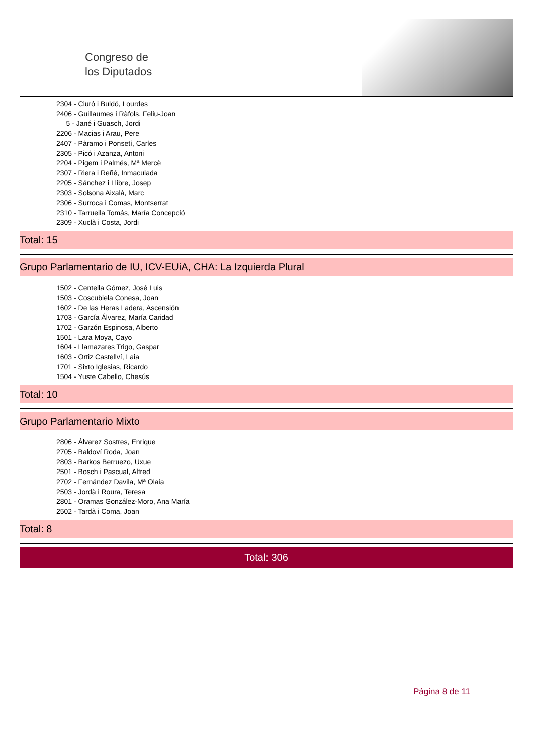Congreso de
los Diputados
2304 - Ciuró i Buldó, Lourdes
2406 - Guillaumes i Ràfols, Feliu-Joan
5 - Jané i Guasch, Jordi
2206 - Macias i Arau, Pere
2407 - Pàramo i Ponsetí, Carles
2305 - Picó i Azanza, Antoni
2204 - Pigem i Palmés, Mª Mercè
2307 - Riera i Reñé, Inmaculada
2205 - Sánchez i Llibre, Josep
2303 - Solsona Aixalà, Marc
2306 - Surroca i Comas, Montserrat
2310 - Tarruella Tomás, María Concepció
2309 - Xuclà i Costa, Jordi
Total: 15
Grupo Parlamentario de IU, ICV-EUiA, CHA: La Izquierda Plural
1502 - Centella Gómez, José Luis
1503 - Coscubiela Conesa, Joan
1602 - De las Heras Ladera, Ascensión
1703 - García Álvarez, María Caridad
1702 - Garzón Espinosa, Alberto
1501 - Lara Moya, Cayo
1604 - Llamazares Trigo, Gaspar
1603 - Ortiz Castellví, Laia
1701 - Sixto Iglesias, Ricardo
1504 - Yuste Cabello, Chesús
Total: 10
Grupo Parlamentario Mixto
2806 - Álvarez Sostres, Enrique
2705 - Baldoví Roda, Joan
2803 - Barkos Berruezo, Uxue
2501 - Bosch i Pascual, Alfred
2702 - Fernández Davila, Mª Olaia
2503 - Jordà i Roura, Teresa
2801 - Oramas González-Moro, Ana María
2502 - Tardà i Coma, Joan
Total: 8
Total: 306
Página 8 de 11